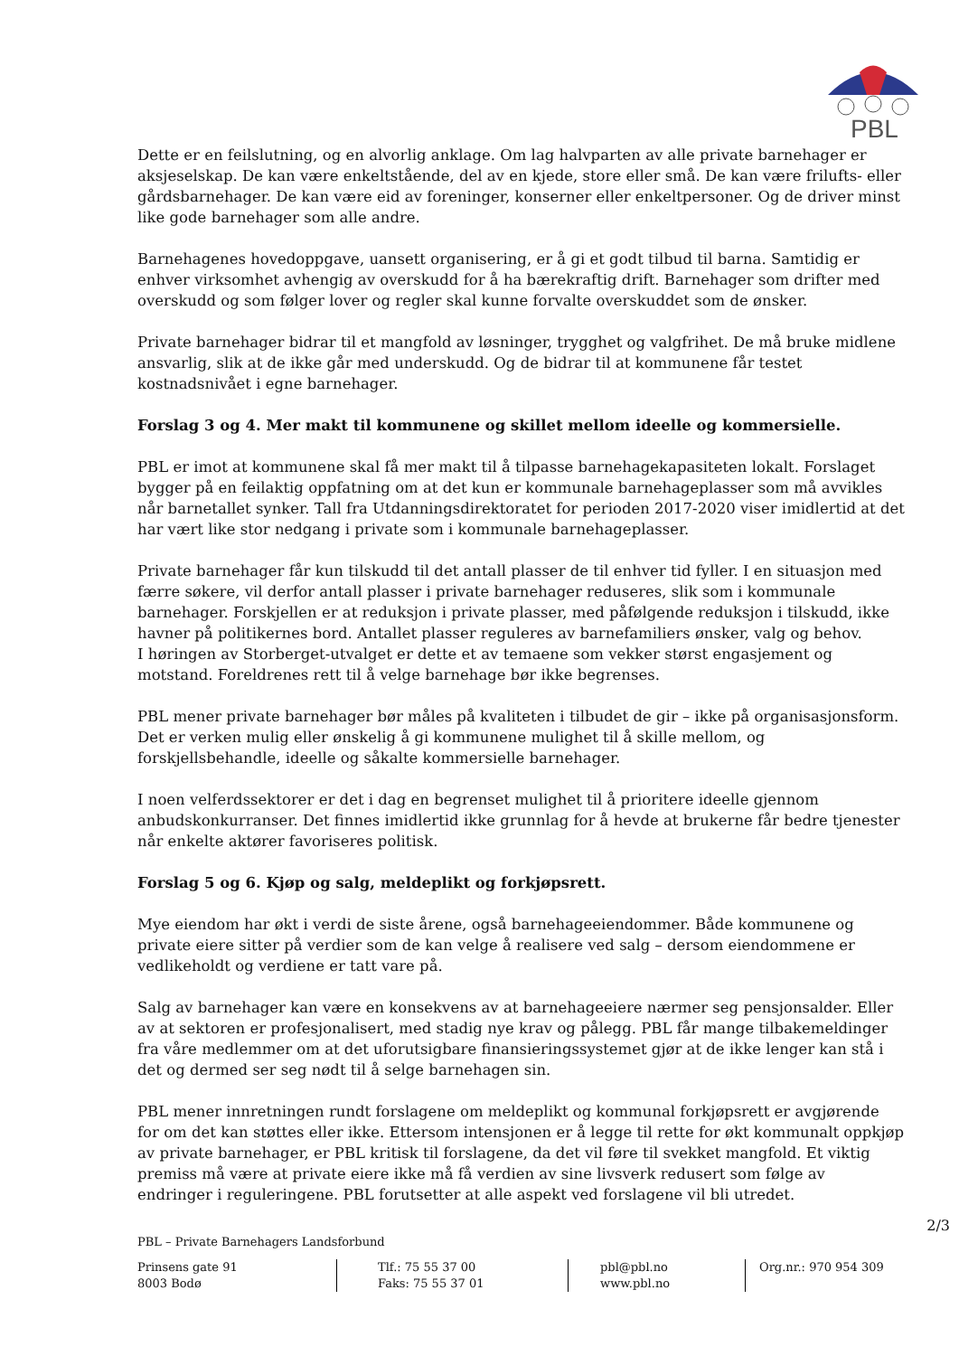PBL
Dette er en feilslutning, og en alvorlig anklage. Om lag halvparten av alle private barnehager er aksjeselskap. De kan være enkeltstående, del av en kjede, store eller små. De kan være frilufts- eller gårdsbarnehager. De kan være eid av foreninger, konserner eller enkeltpersoner. Og de driver minst like gode barnehager som alle andre.
Barnehagenes hovedoppgave, uansett organisering, er å gi et godt tilbud til barna. Samtidig er enhver virksomhet avhengig av overskudd for å ha bærekraftig drift. Barnehager som drifter med overskudd og som følger lover og regler skal kunne forvalte overskuddet som de ønsker.
Private barnehager bidrar til et mangfold av løsninger, trygghet og valgfrihet. De må bruke midlene ansvarlig, slik at de ikke går med underskudd. Og de bidrar til at kommunene får testet kostnadsnivået i egne barnehager.
Forslag 3 og 4. Mer makt til kommunene og skillet mellom ideelle og kommersielle.
PBL er imot at kommunene skal få mer makt til å tilpasse barnehagekapasiteten lokalt. Forslaget bygger på en feilaktig oppfatning om at det kun er kommunale barnehageplasser som må avvikles når barnetallet synker. Tall fra Utdanningsdirektoratet for perioden 2017-2020 viser imidlertid at det har vært like stor nedgang i private som i kommunale barnehageplasser.
Private barnehager får kun tilskudd til det antall plasser de til enhver tid fyller. I en situasjon med færre søkere, vil derfor antall plasser i private barnehager reduseres, slik som i kommunale barnehager. Forskjellen er at reduksjon i private plasser, med påfølgende reduksjon i tilskudd, ikke havner på politikernes bord. Antallet plasser reguleres av barnefamiliers ønsker, valg og behov.
I høringen av Storberget-utvalget er dette et av temaene som vekker størst engasjement og motstand. Foreldrenes rett til å velge barnehage bør ikke begrenses.
PBL mener private barnehager bør måles på kvaliteten i tilbudet de gir – ikke på organisasjonsform. Det er verken mulig eller ønskelig å gi kommunene mulighet til å skille mellom, og forskjellsbehandle, ideelle og såkalte kommersielle barnehager.
I noen velferdssektorer er det i dag en begrenset mulighet til å prioritere ideelle gjennom anbudskonkurranser. Det finnes imidlertid ikke grunnlag for å hevde at brukerne får bedre tjenester når enkelte aktører favoriseres politisk.
Forslag 5 og 6. Kjøp og salg, meldeplikt og forkjøpsrett.
Mye eiendom har økt i verdi de siste årene, også barnehageeiendommer. Både kommunene og private eiere sitter på verdier som de kan velge å realisere ved salg – dersom eiendommene er vedlikeholdt og verdiene er tatt vare på.
Salg av barnehager kan være en konsekvens av at barnehageeiere nærmer seg pensjonsalder. Eller av at sektoren er profesjonalisert, med stadig nye krav og pålegg. PBL får mange tilbakemeldinger fra våre medlemmer om at det uforutsigbare finansieringssystemet gjør at de ikke lenger kan stå i det og dermed ser seg nødt til å selge barnehagen sin.
PBL mener innretningen rundt forslagene om meldeplikt og kommunal forkjøpsrett er avgjørende for om det kan støttes eller ikke. Ettersom intensjonen er å legge til rette for økt kommunalt oppkjøp av private barnehager, er PBL kritisk til forslagene, da det vil føre til svekket mangfold. Et viktig premiss må være at private eiere ikke må få verdien av sine livsverk redusert som følge av endringer i reguleringene. PBL forutsetter at alle aspekt ved forslagene vil bli utredet.
2/3
PBL – Private Barnehagers Landsforbund
Prinsens gate 91
8003 Bodø
Tlf.: 75 55 37 00
Faks: 75 55 37 01
pbl@pbl.no
www.pbl.no
Org.nr.: 970 954 309